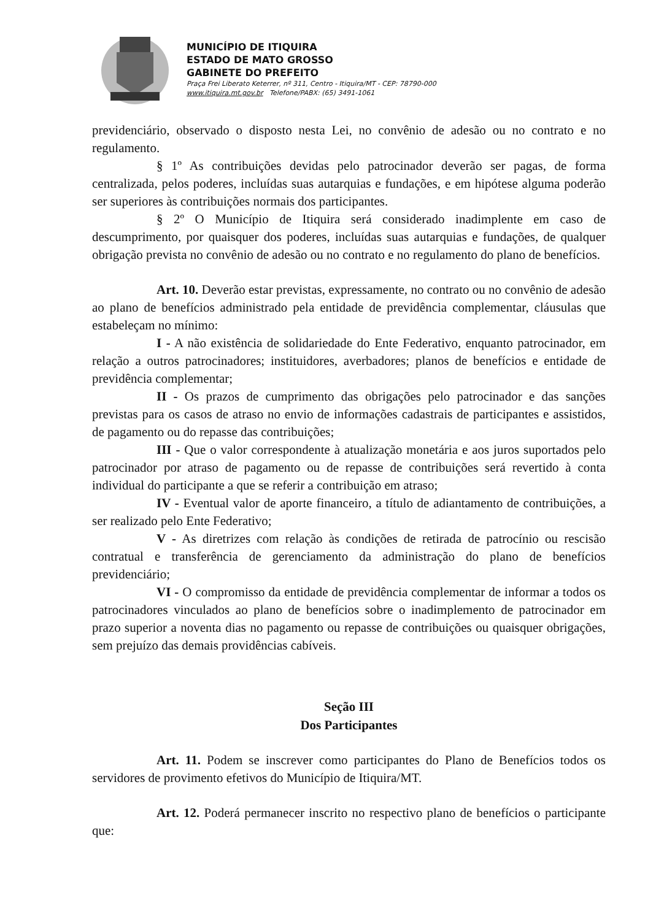MUNICÍPIO DE ITIQUIRA
ESTADO DE MATO GROSSO
GABINETE DO PREFEITO
Praça Frei Liberato Keterrer, nº 311, Centro - Itiquira/MT - CEP: 78790-000
www.itiquira.mt.gov.br Telefone/PABX: (65) 3491-1061
previdenciário, observado o disposto nesta Lei, no convênio de adesão ou no contrato e no regulamento.
§ 1º As contribuições devidas pelo patrocinador deverão ser pagas, de forma centralizada, pelos poderes, incluídas suas autarquias e fundações, e em hipótese alguma poderão ser superiores às contribuições normais dos participantes.
§ 2º O Município de Itiquira será considerado inadimplente em caso de descumprimento, por quaisquer dos poderes, incluídas suas autarquias e fundações, de qualquer obrigação prevista no convênio de adesão ou no contrato e no regulamento do plano de benefícios.
Art. 10. Deverão estar previstas, expressamente, no contrato ou no convênio de adesão ao plano de benefícios administrado pela entidade de previdência complementar, cláusulas que estabeleçam no mínimo:
I - A não existência de solidariedade do Ente Federativo, enquanto patrocinador, em relação a outros patrocinadores; instituidores, averbadores; planos de benefícios e entidade de previdência complementar;
II - Os prazos de cumprimento das obrigações pelo patrocinador e das sanções previstas para os casos de atraso no envio de informações cadastrais de participantes e assistidos, de pagamento ou do repasse das contribuições;
III - Que o valor correspondente à atualização monetária e aos juros suportados pelo patrocinador por atraso de pagamento ou de repasse de contribuições será revertido à conta individual do participante a que se referir a contribuição em atraso;
IV - Eventual valor de aporte financeiro, a título de adiantamento de contribuições, a ser realizado pelo Ente Federativo;
V - As diretrizes com relação às condições de retirada de patrocínio ou rescisão contratual e transferência de gerenciamento da administração do plano de benefícios previdenciário;
VI - O compromisso da entidade de previdência complementar de informar a todos os patrocinadores vinculados ao plano de benefícios sobre o inadimplemento de patrocinador em prazo superior a noventa dias no pagamento ou repasse de contribuições ou quaisquer obrigações, sem prejuízo das demais providências cabíveis.
Seção III
Dos Participantes
Art. 11. Podem se inscrever como participantes do Plano de Benefícios todos os servidores de provimento efetivos do Município de Itiquira/MT.
Art. 12. Poderá permanecer inscrito no respectivo plano de benefícios o participante que: